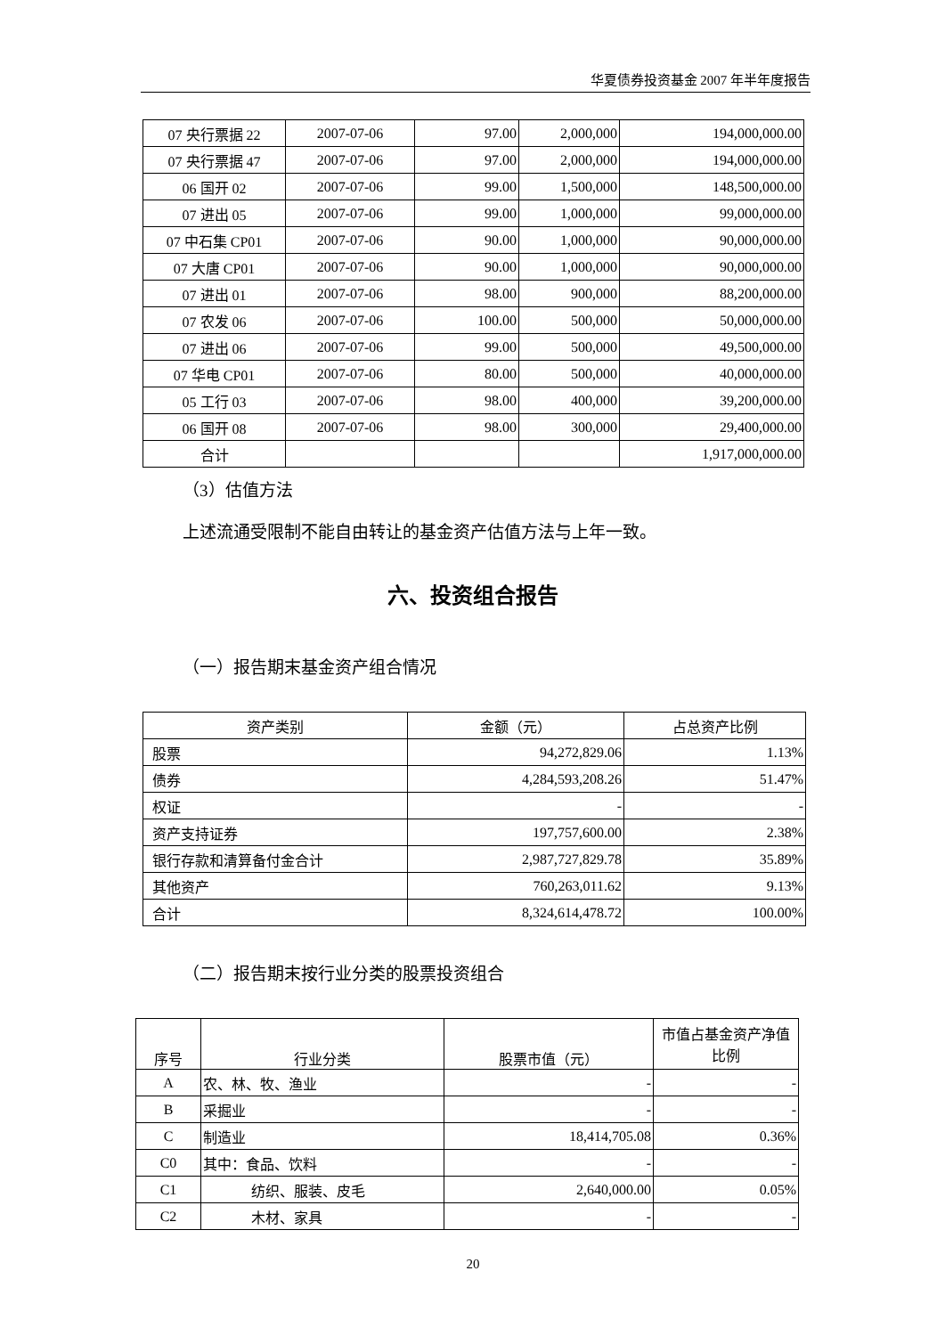华夏债券投资基金 2007 年半年度报告
| 07 央行票据 22 | 2007-07-06 | 97.00 | 2,000,000 | 194,000,000.00 |
| 07 央行票据 47 | 2007-07-06 | 97.00 | 2,000,000 | 194,000,000.00 |
| 06 国开 02 | 2007-07-06 | 99.00 | 1,500,000 | 148,500,000.00 |
| 07 进出 05 | 2007-07-06 | 99.00 | 1,000,000 | 99,000,000.00 |
| 07 中石集 CP01 | 2007-07-06 | 90.00 | 1,000,000 | 90,000,000.00 |
| 07 大唐 CP01 | 2007-07-06 | 90.00 | 1,000,000 | 90,000,000.00 |
| 07 进出 01 | 2007-07-06 | 98.00 | 900,000 | 88,200,000.00 |
| 07 农发 06 | 2007-07-06 | 100.00 | 500,000 | 50,000,000.00 |
| 07 进出 06 | 2007-07-06 | 99.00 | 500,000 | 49,500,000.00 |
| 07 华电 CP01 | 2007-07-06 | 80.00 | 500,000 | 40,000,000.00 |
| 05 工行 03 | 2007-07-06 | 98.00 | 400,000 | 39,200,000.00 |
| 06 国开 08 | 2007-07-06 | 98.00 | 300,000 | 29,400,000.00 |
| 合计 | | | | 1,917,000,000.00 |
（3）估值方法
上述流通受限制不能自由转让的基金资产估值方法与上年一致。
六、投资组合报告
（一）报告期末基金资产组合情况
| 资产类别 | 金额（元） | 占总资产比例 |
| 股票 | 94,272,829.06 | 1.13% |
| 债券 | 4,284,593,208.26 | 51.47% |
| 权证 | - | - |
| 资产支持证券 | 197,757,600.00 | 2.38% |
| 银行存款和清算备付金合计 | 2,987,727,829.78 | 35.89% |
| 其他资产 | 760,263,011.62 | 9.13% |
| 合计 | 8,324,614,478.72 | 100.00% |
（二）报告期末按行业分类的股票投资组合
| 序号 | 行业分类 | 股票市值（元） | 市值占基金资产净值比例 |
| A | 农、林、牧、渔业 | - | - |
| B | 采掘业 | - | - |
| C | 制造业 | 18,414,705.08 | 0.36% |
| C0 | 其中：食品、饮料 | - | - |
| C1 | 纺织、服装、皮毛 | 2,640,000.00 | 0.05% |
| C2 | 木材、家具 | - | - |
20